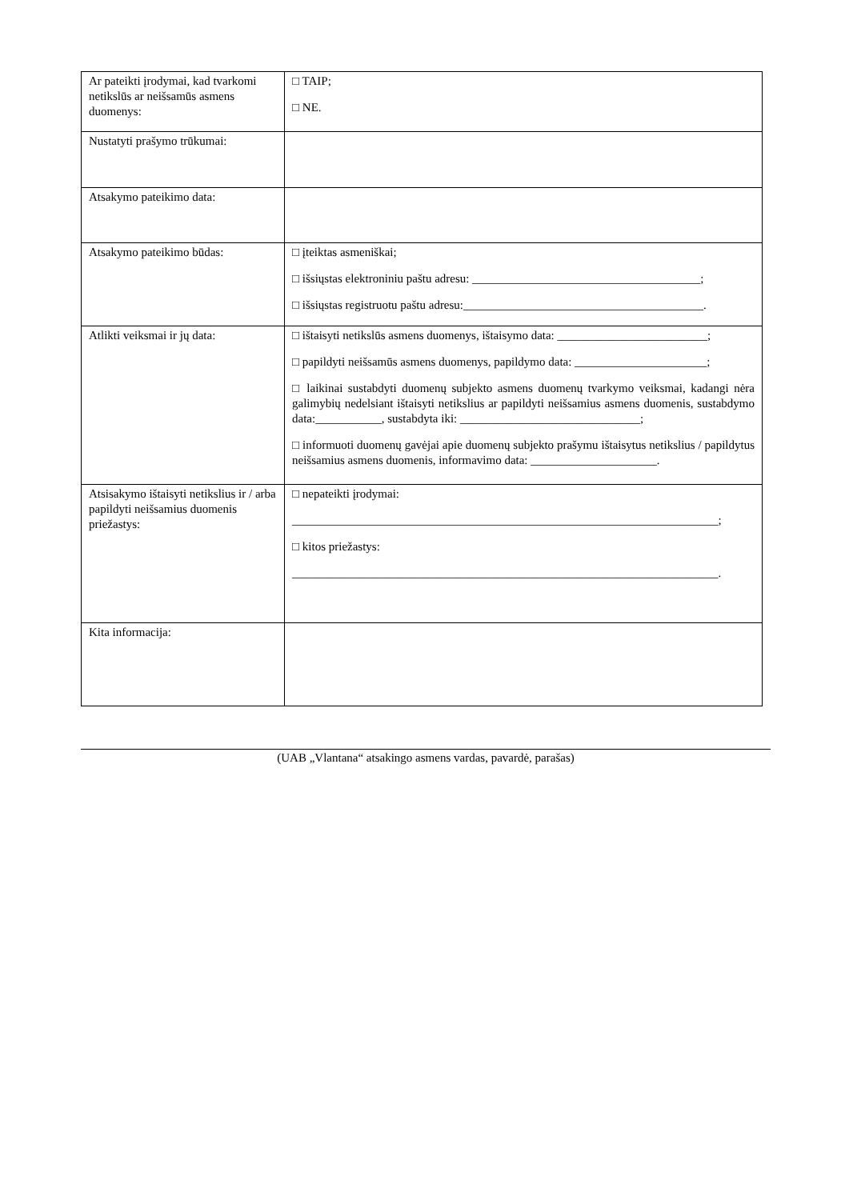| Ar pateikti įrodymai, kad tvarkomi netikslūs ar neišsamūs asmens duomenys: | □ TAIP; □ NE. |
| Nustatyti prašymo trūkumai: | |
| Atsakymo pateikimo data: | |
| Atsakymo pateikimo būdas: | □ įteiktas asmeniškai; □ išsiųstas elektroniniu paštu adresu: ______________________________________; □ išsiųstas registruotu paštu adresu:________________________________________. |
| Atlikti veiksmai ir jų data: | □ ištaisyti netikslūs asmens duomenys, ištaisymo data: _________________________; □ papildyti neišsamūs asmens duomenys, papildymo data: ______________________; □ laikinai sustabdyti duomenų subjekto asmens duomenų tvarkymo veiksmai, kadangi nėra galimybių nedelsiant ištaisyti netikslius ar papildyti neišsamius asmens duomenis, sustabdymo data:___________, sustabdyta iki: ______________________________; □ informuoti duomenų gavėjai apie duomenų subjekto prašymu ištaisytus netikslius / papildytus neišsamius asmens duomenis, informavimo data: _____________________. |
| Atsisakymo ištaisyti netikslius ir / arba papildyti neišsamius duomenis priežastys: | □ nepateikti įrodymai: _______________________________________________________________________; □ kitos priežastys: _______________________________________________________________________. |
| Kita informacija: | |
(UAB „Vlantana“ atsakingo asmens vardas, pavardė, parašas)